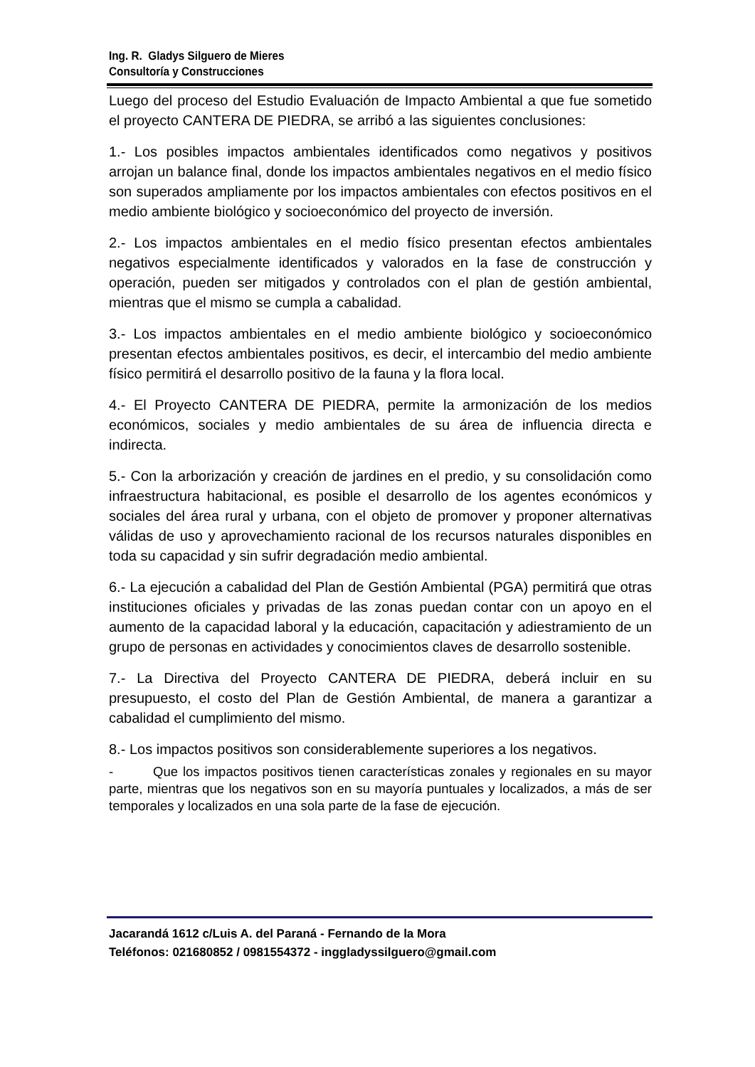Ing. R. Gladys Silguero de Mieres
Consultoría y Construcciones
Luego del proceso del Estudio Evaluación de Impacto Ambiental a que fue sometido el proyecto CANTERA DE PIEDRA, se arribó a las siguientes conclusiones:
1.- Los posibles impactos ambientales identificados como negativos y positivos arrojan un balance final, donde los impactos ambientales negativos en el medio físico son superados ampliamente por los impactos ambientales con efectos positivos en el medio ambiente biológico y socioeconómico del proyecto de inversión.
2.- Los impactos ambientales en el medio físico presentan efectos ambientales negativos especialmente identificados y valorados en la fase de construcción y operación, pueden ser mitigados y controlados con el plan de gestión ambiental, mientras que el mismo se cumpla a cabalidad.
3.- Los impactos ambientales en el medio ambiente biológico y socioeconómico presentan efectos ambientales positivos, es decir, el intercambio del medio ambiente físico permitirá el desarrollo positivo de la fauna y la flora local.
4.- El Proyecto CANTERA DE PIEDRA, permite la armonización de los medios económicos, sociales y medio ambientales de su área de influencia directa e indirecta.
5.- Con la arborización y creación de jardines en el predio, y su consolidación como infraestructura habitacional, es posible el desarrollo de los agentes económicos y sociales del área rural y urbana, con el objeto de promover y proponer alternativas válidas de uso y aprovechamiento racional de los recursos naturales disponibles en toda su capacidad y sin sufrir degradación medio ambiental.
6.- La ejecución a cabalidad del Plan de Gestión Ambiental (PGA) permitirá que otras instituciones oficiales y privadas de las zonas puedan contar con un apoyo en el aumento de la capacidad laboral y la educación, capacitación y adiestramiento de un grupo de personas en actividades y conocimientos claves de desarrollo sostenible.
7.- La Directiva del Proyecto CANTERA DE PIEDRA, deberá incluir en su presupuesto, el costo del Plan de Gestión Ambiental, de manera a garantizar a cabalidad el cumplimiento del mismo.
8.- Los impactos positivos son considerablemente superiores a los negativos.
- Que los impactos positivos tienen características zonales y regionales en su mayor parte, mientras que los negativos son en su mayoría puntuales y localizados, a más de ser temporales y localizados en una sola parte de la fase de ejecución.
Jacarandá 1612 c/Luis A. del Paraná - Fernando de la Mora
Teléfonos: 021680852 / 0981554372 - inggladyssilguero@gmail.com